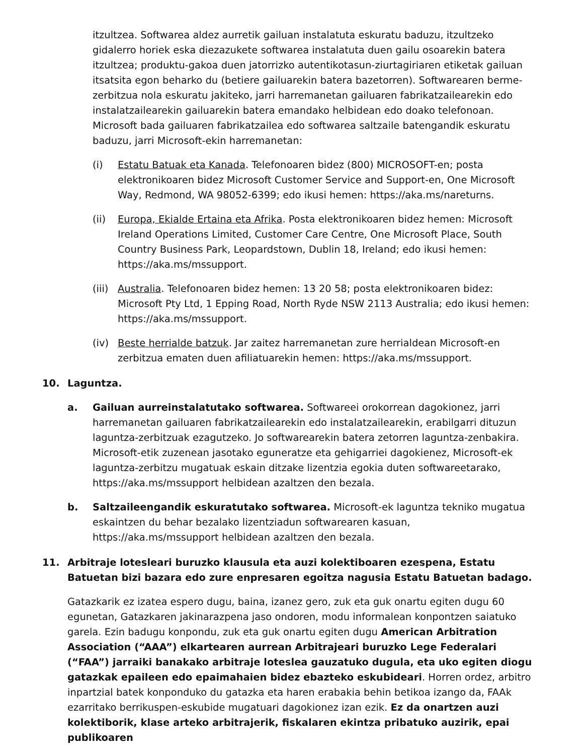itzultzea. Softwarea aldez aurretik gailuan instalatuta eskuratu baduzu, itzultzeko gidalerro horiek eska diezazukete softwarea instalatuta duen gailu osoarekin batera itzultzea; produktu-gakoa duen jatorrizko autentikotasun-ziurtagiriaren etiketak gailuan itsatsita egon beharko du (betiere gailuarekin batera bazetorren). Softwarearen berme-zerbitzua nola eskuratu jakiteko, jarri harremanetan gailuaren fabrikatzailearekin edo instalatzailearekin gailuarekin batera emandako helbidean edo doako telefonoan. Microsoft bada gailuaren fabrikatzailea edo softwarea saltzaile batengandik eskuratu baduzu, jarri Microsoft-ekin harremanetan:
(i) Estatu Batuak eta Kanada. Telefonoaren bidez (800) MICROSOFT-en; posta elektronikoaren bidez Microsoft Customer Service and Support-en, One Microsoft Way, Redmond, WA 98052-6399; edo ikusi hemen: https://aka.ms/nareturns.
(ii) Europa, Ekialde Ertaina eta Afrika. Posta elektronikoaren bidez hemen: Microsoft Ireland Operations Limited, Customer Care Centre, One Microsoft Place, South Country Business Park, Leopardstown, Dublin 18, Ireland; edo ikusi hemen: https://aka.ms/mssupport.
(iii)
Australia. Telefonoaren bidez hemen: 13 20 58; posta elektronikoaren bidez: Microsoft Pty Ltd, 1 Epping Road, North Ryde NSW 2113 Australia; edo ikusi hemen: https://aka.ms/mssupport.
(iv) Beste herrialde batzuk. Jar zaitez harremanetan zure herrialdean Microsoft-en zerbitzua ematen duen afiliatuarekin hemen: https://aka.ms/mssupport.
10. Laguntza.
a. Gailuan aurreinstalatutako softwarea. Softwareei orokorrean dagokionez, jarri harremanetan gailuaren fabrikatzailearekin edo instalatzailearekin, erabilgarri dituzun laguntza-zerbitzuak ezagutzeko. Jo softwarearekin batera zetorren laguntza-zenbakira. Microsoft-etik zuzenean jasotako eguneratze eta gehigarriei dagokienez, Microsoft-ek laguntza-zerbitzu mugatuak eskain ditzake lizentzia egokia duten softwareetarako, https://aka.ms/mssupport helbidean azaltzen den bezala.
b. Saltzaileengandik eskuratutako softwarea. Microsoft-ek laguntza tekniko mugatua eskaintzen du behar bezalako lizentziadun softwarearen kasuan, https://aka.ms/mssupport helbidean azaltzen den bezala.
11. Arbitraje lotesleari buruzko klausula eta auzi kolektiboaren ezespena, Estatu Batuetan bizi bazara edo zure enpresaren egoitza nagusia Estatu Batuetan badago.
Gatazkarik ez izatea espero dugu, baina, izanez gero, zuk eta guk onartu egiten dugu 60 egunetan, Gatazkaren jakinarazpena jaso ondoren, modu informalean konpontzen saiatuko garela. Ezin badugu konpondu, zuk eta guk onartu egiten dugu American Arbitration Association (“AAA”) elkartearen aurrean Arbitrajeari buruzko Lege Federalari (“FAA”) jarraiki banakako arbitraje loteslea gauzatuko dugula, eta uko egiten diogu gatazkak epaileen edo epaimahaien bidez ebazteko eskubideari. Horren ordez, arbitro inpartzial batek konponduko du gatazka eta haren erabakia behin betikoa izango da, FAAk ezarritako berrikuspen-eskubide mugatuari dagokionez izan ezik. Ez da onartzen auzi kolektiborik, klase arteko arbitrajerik, fiskalaren ekintza pribatuko auzirik, epai publikoaren